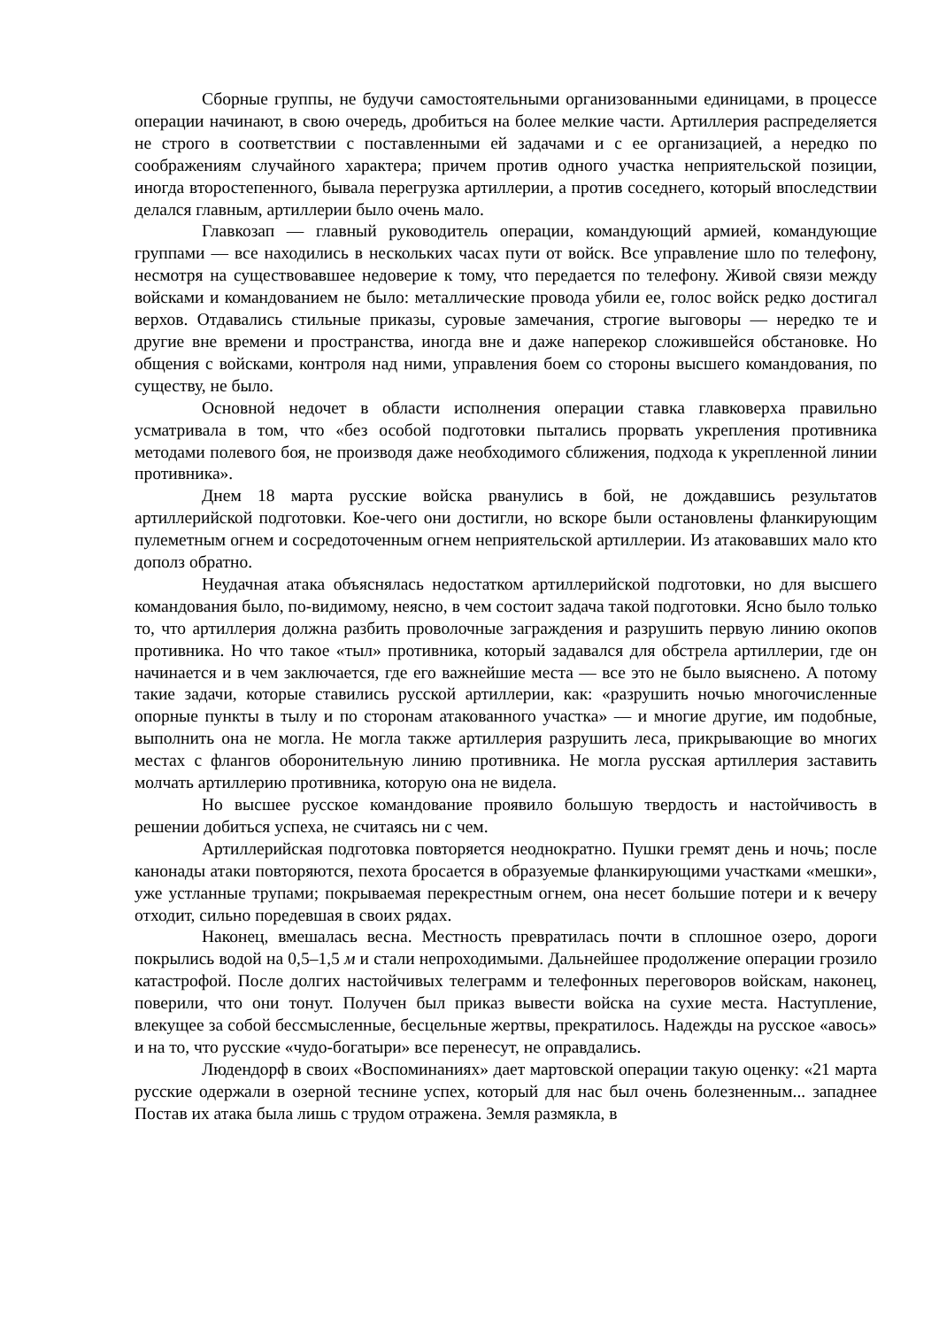Сборные группы, не будучи самостоятельными организованными единицами, в процессе операции начинают, в свою очередь, дробиться на более мелкие части. Артиллерия распределяется не строго в соответствии с поставленными ей задачами и с ее организацией, а нередко по соображениям случайного характера; причем против одного участка неприятельской позиции, иногда второстепенного, бывала перегрузка артиллерии, а против соседнего, который впоследствии делался главным, артиллерии было очень мало.
Главкозап — главный руководитель операции, командующий армией, командующие группами — все находились в нескольких часах пути от войск. Все управление шло по телефону, несмотря на существовавшее недоверие к тому, что передается по телефону. Живой связи между войсками и командованием не было: металлические провода убили ее, голос войск редко достигал верхов. Отдавались стильные приказы, суровые замечания, строгие выговоры — нередко те и другие вне времени и пространства, иногда вне и даже наперекор сложившейся обстановке. Но общения с войсками, контроля над ними, управления боем со стороны высшего командования, по существу, не было.
Основной недочет в области исполнения операции ставка главковерха правильно усматривала в том, что «без особой подготовки пытались прорвать укрепления противника методами полевого боя, не производя даже необходимого сближения, подхода к укрепленной линии противника».
Днем 18 марта русские войска рванулись в бой, не дождавшись результатов артиллерийской подготовки. Кое-чего они достигли, но вскоре были остановлены фланкирующим пулеметным огнем и сосредоточенным огнем неприятельской артиллерии. Из атаковавших мало кто дополз обратно.
Неудачная атака объяснялась недостатком артиллерийской подготовки, но для высшего командования было, по-видимому, неясно, в чем состоит задача такой подготовки. Ясно было только то, что артиллерия должна разбить проволочные заграждения и разрушить первую линию окопов противника. Но что такое «тыл» противника, который задавался для обстрела артиллерии, где он начинается и в чем заключается, где его важнейшие места — все это не было выяснено. А потому такие задачи, которые ставились русской артиллерии, как: «разрушить ночью многочисленные опорные пункты в тылу и по сторонам атакованного участка» — и многие другие, им подобные, выполнить она не могла. Не могла также артиллерия разрушить леса, прикрывающие во многих местах с флангов оборонительную линию противника. Не могла русская артиллерия заставить молчать артиллерию противника, которую она не видела.
Но высшее русское командование проявило большую твердость и настойчивость в решении добиться успеха, не считаясь ни с чем.
Артиллерийская подготовка повторяется неоднократно. Пушки гремят день и ночь; после канонады атаки повторяются, пехота бросается в образуемые фланкирующими участками «мешки», уже устланные трупами; покрываемая перекрестным огнем, она несет большие потери и к вечеру отходит, сильно поредевшая в своих рядах.
Наконец, вмешалась весна. Местность превратилась почти в сплошное озеро, дороги покрылись водой на 0,5–1,5 м и стали непроходимыми. Дальнейшее продолжение операции грозило катастрофой. После долгих настойчивых телеграмм и телефонных переговоров войскам, наконец, поверили, что они тонут. Получен был приказ вывести войска на сухие места. Наступление, влекущее за собой бессмысленные, бесцельные жертвы, прекратилось. Надежды на русское «авось» и на то, что русские «чудо-богатыри» все перенесут, не оправдались.
Людендорф в своих «Воспоминаниях» дает мартовской операции такую оценку: «21 марта русские одержали в озерной теснине успех, который для нас был очень болезненным... западнее Постав их атака была лишь с трудом отражена. Земля размякла, в